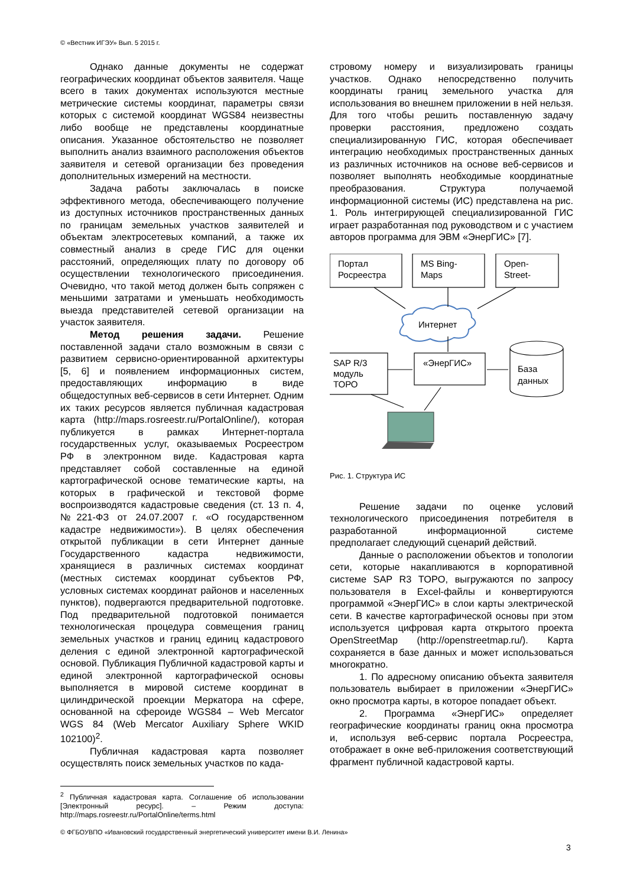© «Вестник ИГЭУ» Вып. 5 2015 г.
Однако данные документы не содержат географических координат объектов заявителя. Чаще всего в таких документах используются местные метрические системы координат, параметры связи которых с системой координат WGS84 неизвестны либо вообще не представлены координатные описания. Указанное обстоятельство не позволяет выполнить анализ взаимного расположения объектов заявителя и сетевой организации без проведения дополнительных измерений на местности.
Задача работы заключалась в поиске эффективного метода, обеспечивающего получение из доступных источников пространственных данных по границам земельных участков заявителей и объектам электросетевых компаний, а также их совместный анализ в среде ГИС для оценки расстояний, определяющих плату по договору об осуществлении технологического присоединения. Очевидно, что такой метод должен быть сопряжен с меньшими затратами и уменьшать необходимость выезда представителей сетевой организации на участок заявителя.
Метод решения задачи. Решение поставленной задачи стало возможным в связи с развитием сервисно-ориентированной архитектуры [5, 6] и появлением информационных систем, предоставляющих информацию в виде общедоступных веб-сервисов в сети Интернет. Одним их таких ресурсов является публичная кадастровая карта (http://maps.rosreestr.ru/PortalOnline/), которая публикуется в рамках Интернет-портала государственных услуг, оказываемых Росреестром РФ в электронном виде. Кадастровая карта представляет собой составленные на единой картографической основе тематические карты, на которых в графической и текстовой форме воспроизводятся кадастровые сведения (ст. 13 п. 4, №221-ФЗ от 24.07.2007 г. «О государственном кадастре недвижимости»). В целях обеспечения открытой публикации в сети Интернет данные Государственного кадастра недвижимости, хранящиеся в различных системах координат (местных системах координат субъектов РФ, условных системах координат районов и населенных пунктов), подвергаются предварительной подготовке. Под предварительной подготовкой понимается технологическая процедура совмещения границ земельных участков и границ единиц кадастрового деления с единой электронной картографической основой. Публикация Публичной кадастровой карты и единой электронной картографической основы выполняется в мировой системе координат в цилиндрической проекции Меркатора на сфере, основанной на сфероиде WGS84 – Web Mercator WGS 84 (Web Mercator Auxiliary Sphere WKID 102100)<sup>2</sup>.
Публичная кадастровая карта позволяет осуществлять поиск земельных участков по када-
<sup>2</sup> Публичная кадастровая карта. Соглашение об использовании [Электронный ресурс]. – Режим доступа: http://maps.rosreestr.ru/PortalOnline/terms.html
стровому номеру и визуализировать границы участков. Однако непосредственно получить координаты границ земельного участка для использования во внешнем приложении в ней нельзя. Для того чтобы решить поставленную задачу проверки расстояния, предложено создать специализированную ГИС, которая обеспечивает интеграцию необходимых пространственных данных из различных источников на основе веб-сервисов и позволяет выполнять необходимые координатные преобразования. Структура получаемой информационной системы (ИС) представлена на рис. 1. Роль интегрирующей специализированной ГИС играет разработанная под руководством и с участием авторов программа для ЭВМ «ЭнерГИС» [7].
Портал
Росреестра
MS Bing-
Maps
Open-
Street-
Интернет
SAP R/3
модуль
ТОРО
«ЭнерГИС»
База
данных
Рис. 1. Структура ИС
Решение задачи по оценке условий технологического присоединения потребителя в разработанной информационной системе предполагает следующий сценарий действий.
Данные о расположении объектов и топологии сети, которые накапливаются в корпоративной системе SAP R3 TOPO, выгружаются по запросу пользователя в Excel-файлы и конвертируются программой «ЭнерГИС» в слои карты электрической сети. В качестве картографической основы при этом используется цифровая карта открытого проекта OpenStreetMap (http://openstreetmap.ru/). Карта сохраняется в базе данных и может использоваться многократно.
1. По адресному описанию объекта заявителя пользователь выбирает в приложении «ЭнерГИС» окно просмотра карты, в которое попадает объект.
2. Программа «ЭнерГИС» определяет географические координаты границ окна просмотра и, используя веб-сервис портала Росреестра, отображает в окне веб-приложения соответствующий фрагмент публичной кадастровой карты.
© ФГБОУВПО «Ивановский государственный энергетический университет имени В.И. Ленина»
3